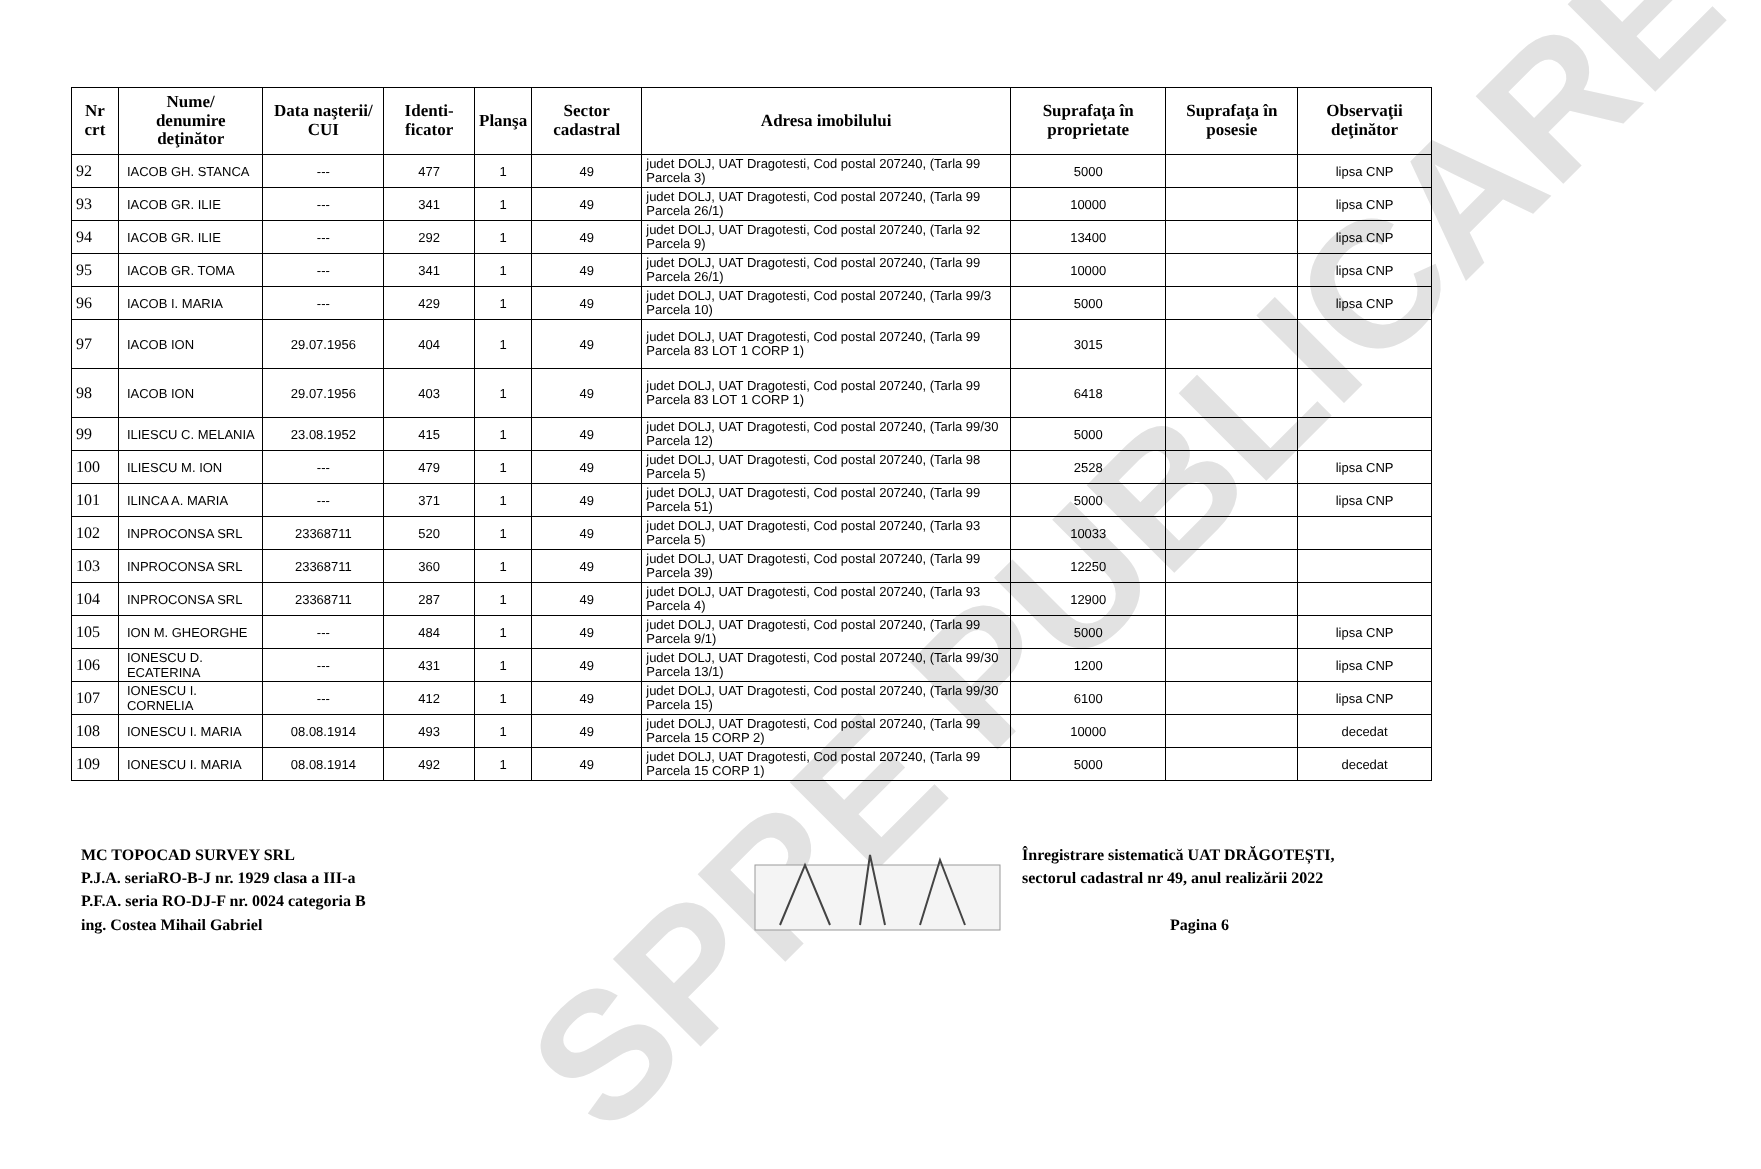SPRE PUBLICARE
| Nr crt | Nume/ denumire deţinător | Data naşterii/ CUI | Identi-ficator | Planşa | Sector cadastral | Adresa imobilului | Suprafaţa în proprietate | Suprafaţa în posesie | Observaţii deţinător |
| --- | --- | --- | --- | --- | --- | --- | --- | --- | --- |
| 92 | IACOB GH. STANCA | --- | 477 | 1 | 49 | judet DOLJ, UAT Dragotesti, Cod postal 207240, (Tarla 99 Parcela 3) | 5000 | | lipsa CNP |
| 93 | IACOB GR. ILIE | --- | 341 | 1 | 49 | judet DOLJ, UAT Dragotesti, Cod postal 207240, (Tarla 99 Parcela 26/1) | 10000 | | lipsa CNP |
| 94 | IACOB GR. ILIE | --- | 292 | 1 | 49 | judet DOLJ, UAT Dragotesti, Cod postal 207240, (Tarla 92 Parcela 9) | 13400 | | lipsa CNP |
| 95 | IACOB GR. TOMA | --- | 341 | 1 | 49 | judet DOLJ, UAT Dragotesti, Cod postal 207240, (Tarla 99 Parcela 26/1) | 10000 | | lipsa CNP |
| 96 | IACOB I. MARIA | --- | 429 | 1 | 49 | judet DOLJ, UAT Dragotesti, Cod postal 207240, (Tarla 99/3 Parcela 10) | 5000 | | lipsa CNP |
| 97 | IACOB ION | 29.07.1956 | 404 | 1 | 49 | judet DOLJ, UAT Dragotesti, Cod postal 207240, (Tarla 99 Parcela 83 LOT 1 CORP 1) | 3015 | | |
| 98 | IACOB ION | 29.07.1956 | 403 | 1 | 49 | judet DOLJ, UAT Dragotesti, Cod postal 207240, (Tarla 99 Parcela 83 LOT 1 CORP 1) | 6418 | | |
| 99 | ILIESCU C. MELANIA | 23.08.1952 | 415 | 1 | 49 | judet DOLJ, UAT Dragotesti, Cod postal 207240, (Tarla 99/30 Parcela 12) | 5000 | | |
| 100 | ILIESCU M. ION | --- | 479 | 1 | 49 | judet DOLJ, UAT Dragotesti, Cod postal 207240, (Tarla 98 Parcela 5) | 2528 | | lipsa CNP |
| 101 | ILINCA A. MARIA | --- | 371 | 1 | 49 | judet DOLJ, UAT Dragotesti, Cod postal 207240, (Tarla 99 Parcela 51) | 5000 | | lipsa CNP |
| 102 | INPROCONSA SRL | 23368711 | 520 | 1 | 49 | judet DOLJ, UAT Dragotesti, Cod postal 207240, (Tarla 93 Parcela 5) | 10033 | | |
| 103 | INPROCONSA SRL | 23368711 | 360 | 1 | 49 | judet DOLJ, UAT Dragotesti, Cod postal 207240, (Tarla 99 Parcela 39) | 12250 | | |
| 104 | INPROCONSA SRL | 23368711 | 287 | 1 | 49 | judet DOLJ, UAT Dragotesti, Cod postal 207240, (Tarla 93 Parcela 4) | 12900 | | |
| 105 | ION M. GHEORGHE | --- | 484 | 1 | 49 | judet DOLJ, UAT Dragotesti, Cod postal 207240, (Tarla 99 Parcela 9/1) | 5000 | | lipsa CNP |
| 106 | IONESCU D. ECATERINA | --- | 431 | 1 | 49 | judet DOLJ, UAT Dragotesti, Cod postal 207240, (Tarla 99/30 Parcela 13/1) | 1200 | | lipsa CNP |
| 107 | IONESCU I. CORNELIA | --- | 412 | 1 | 49 | judet DOLJ, UAT Dragotesti, Cod postal 207240, (Tarla 99/30 Parcela 15) | 6100 | | lipsa CNP |
| 108 | IONESCU I. MARIA | 08.08.1914 | 493 | 1 | 49 | judet DOLJ, UAT Dragotesti, Cod postal 207240, (Tarla 99 Parcela 15 CORP 2) | 10000 | | decedat |
| 109 | IONESCU I. MARIA | 08.08.1914 | 492 | 1 | 49 | judet DOLJ, UAT Dragotesti, Cod postal 207240, (Tarla 99 Parcela 15 CORP 1) | 5000 | | decedat |
MC TOPOCAD SURVEY SRL
P.J.A. seriaRO-B-J nr. 1929 clasa a III-a
P.F.A. seria RO-DJ-F nr. 0024 categoria B
ing. Costea Mihail Gabriel
Înregistrare sistematică UAT DRĂGOTEȘTI,
sectorul cadastral nr 49, anul realizării 2022
Pagina 6